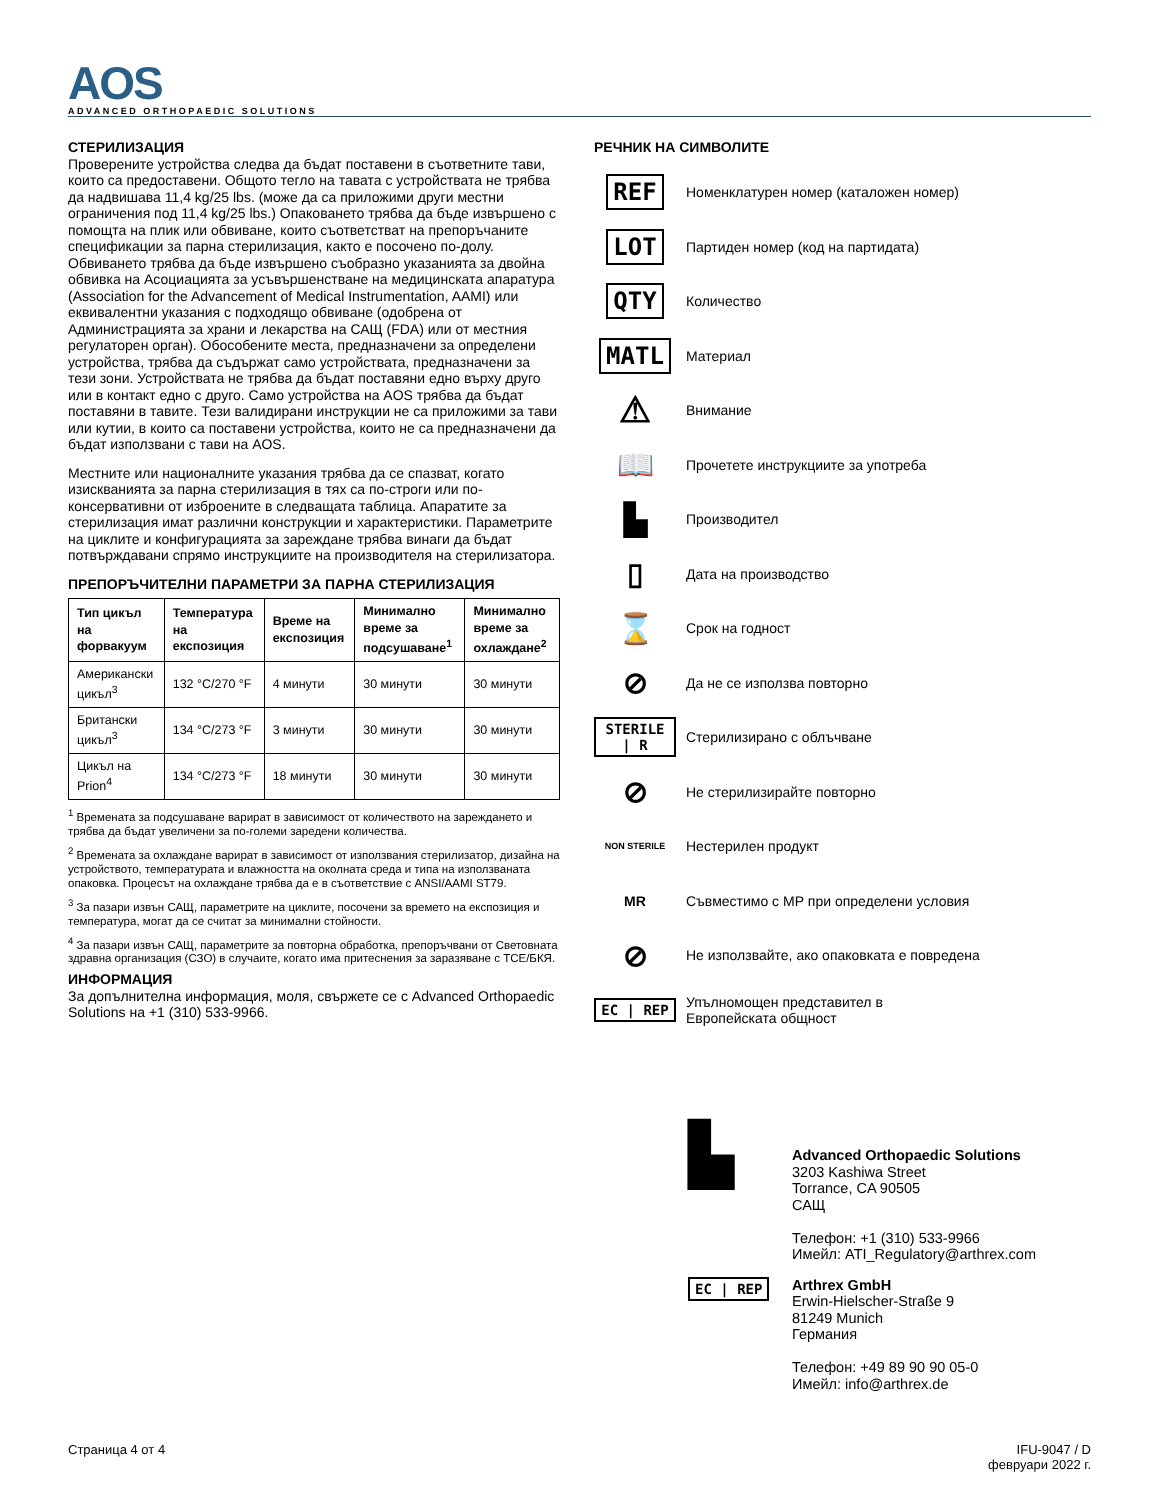AOS
ADVANCED ORTHOPAEDIC SOLUTIONS
СТЕРИЛИЗАЦИЯ
Проверените устройства следва да бъдат поставени в съответните тави, които са предоставени. Общото тегло на тавата с устройствата не трябва да надвишава 11,4 kg/25 lbs. (може да са приложими други местни ограничения под 11,4 kg/25 lbs.) Опаковането трябва да бъде извършено с помощта на плик или обвиване, които съответстват на препоръчаните спецификации за парна стерилизация, както е посочено по-долу. Обвиването трябва да бъде извършено съобразно указанията за двойна обвивка на Асоциацията за усъвършенстване на медицинската апаратура (Association for the Advancement of Medical Instrumentation, AAMI) или еквивалентни указания с подходящо обвиване (одобрена от Администрацията за храни и лекарства на САЩ (FDA) или от местния регулаторен орган). Обособените места, предназначени за определени устройства, трябва да съдържат само устройствата, предназначени за тези зони. Устройствата не трябва да бъдат поставяни едно върху друго или в контакт едно с друго. Само устройства на AOS трябва да бъдат поставяни в тавите. Тези валидирани инструкции не са приложими за тави или кутии, в които са поставени устройства, които не са предназначени да бъдат използвани с тави на AOS.
Местните или националните указания трябва да се спазват, когато изискванията за парна стерилизация в тях са по-строги или по-консервативни от изброените в следващата таблица. Апаратите за стерилизация имат различни конструкции и характеристики. Параметрите на циклите и конфигурацията за зареждане трябва винаги да бъдат потвърждавани спрямо инструкциите на производителя на стерилизатора.
ПРЕПОРЪЧИТЕЛНИ ПАРАМЕТРИ ЗА ПАРНА СТЕРИЛИЗАЦИЯ
| Тип цикъл на форвакуум | Температура на експозиция | Време на експозиция | Минимално време за подсушаване<sup>1</sup> | Минимално време за охлаждане<sup>2</sup> |
| --- | --- | --- | --- | --- |
| Американски цикъл<sup>3</sup> | 132 °C/270 °F | 4 минути | 30 минути | 30 минути |
| Британски цикъл<sup>3</sup> | 134 °C/273 °F | 3 минути | 30 минути | 30 минути |
| Цикъл на Prion<sup>4</sup> | 134 °C/273 °F | 18 минути | 30 минути | 30 минути |
<sup>1</sup> Времената за подсушаване варират в зависимост от количеството на зареждането и трябва да бъдат увеличени за по-големи заредени количества.
<sup>2</sup> Времената за охлаждане варират в зависимост от използвания стерилизатор, дизайна на устройството, температурата и влажността на околната среда и типа на използваната опаковка. Процесът на охлаждане трябва да е в съответствие с ANSI/AAMI ST79.
<sup>3</sup> За пазари извън САЩ, параметрите на циклите, посочени за времето на експозиция и температура, могат да се считат за минимални стойности.
<sup>4</sup> За пазари извън САЩ, параметрите за повторна обработка, препоръчвани от Световната здравна организация (СЗО) в случаите, когато има притеснения за заразяване с TCE/БКЯ.
ИНФОРМАЦИЯ
За допълнителна информация, моля, свържете се с Advanced Orthopaedic Solutions на +1 (310) 533-9966.
РЕЧНИК НА СИМВОЛИТЕ
REF
Номенклатурен номер (каталожен номер)
LOT
Партиден номер (код на партидата)
QTY
Количество
MATL
Материал
⚠
Внимание
📖
Прочетете инструкциите за употреба
▙
Производител
▯
Дата на производство
⌛
Срок на годност
⊘
Да не се използва повторно
STERILE | R
Стерилизирано с облъчване
⊘
Не стерилизирайте повторно
NON STERILE
Нестерилен продукт
MR
Съвместимо с МР при определени условия
⊘
Не използвайте, ако опаковката е повредена
EC | REP
Упълномощен представител в
Европейската общност
▙
Advanced Orthopaedic Solutions
3203 Kashiwa Street
Torrance, CA 90505
САЩ
Телефон: +1 (310) 533-9966
Имейл: ATI_Regulatory@arthrex.com
EC | REP Arthrex GmbH
Erwin-Hielscher-Straße 9
81249 Munich
Германия
Телефон: +49 89 90 90 05-0
Имейл: info@arthrex.de
Страница 4 от 4 IFU-9047 / D
февруари 2022 г.